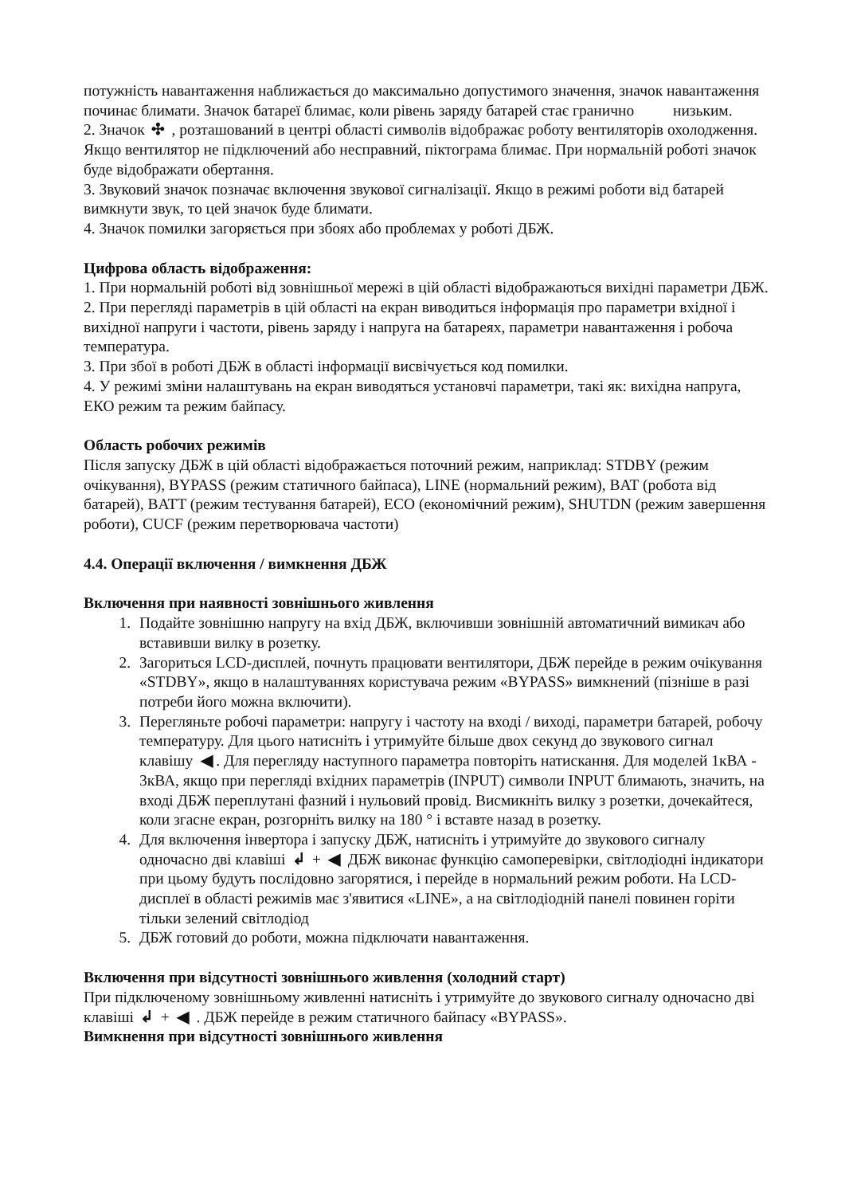потужність навантаження наближається до максимально допустимого значення, значок навантаження починає блимати. Значок батареї блимає, коли рівень заряду батарей стає гранично низьким.
2. Значок ✣ , розташований в центрі області символів відображає роботу вентиляторів охолодження. Якщо вентилятор не підключений або несправний, піктограма блимає. При нормальній роботі значок буде відображати обертання.
3. Звуковий значок позначає включення звукової сигналізації. Якщо в режимі роботи від батарей вимкнути звук, то цей значок буде блимати.
4. Значок помилки загоряється при збоях або проблемах у роботі ДБЖ.
Цифрова область відображення:
1. При нормальній роботі від зовнішньої мережі в цій області відображаються вихідні параметри ДБЖ.
2. При перегляді параметрів в цій області на екран виводиться інформація про параметри вхідної і вихідної напруги і частоти, рівень заряду і напруга на батареях, параметри навантаження і робоча температура.
3. При збої в роботі ДБЖ в області інформації висвічується код помилки.
4. У режимі зміни налаштувань на екран виводяться установчі параметри, такі як: вихідна напруга, ЕКО режим та режим байпасу.
Область робочих режимів
Після запуску ДБЖ в цій області відображається поточний режим, наприклад: STDBY (режим очікування), BYPASS (режим статичного байпаса), LINE (нормальний режим), BAT (робота від батарей), BATT (режим тестування батарей), ECO (економічний режим), SHUTDN (режим завершення роботи), CUCF (режим перетворювача частоти)
4.4. Операції включення / вимкнення ДБЖ
Включення при наявності зовнішнього живлення
1. Подайте зовнішню напругу на вхід ДБЖ, включивши зовнішній автоматичний вимикач або вставивши вилку в розетку.
2. Загориться LCD-дисплей, почнуть працювати вентилятори, ДБЖ перейде в режим очікування «STDBY», якщо в налаштуваннях користувача режим «BYPASS» вимкнений (пізніше в разі потреби його можна включити).
3. Перегляньте робочі параметри: напругу і частоту на вході / виході, параметри батарей, робочу температуру. Для цього натисніть і утримуйте більше двох секунд до звукового сигнал клавішу ◀. Для перегляду наступного параметра повторіть натискання. Для моделей 1кВА - 3кВА, якщо при перегляді вхідних параметрів (INPUT) символи INPUT блимають, значить, на вході ДБЖ переплутані фазний і нульовий провід. Висмикніть вилку з розетки, дочекайтеся, коли згасне екран, розгорніть вилку на 180 ° і вставте назад в розетку.
4. Для включення інвертора і запуску ДБЖ, натисніть і утримуйте до звукового сигналу одночасно дві клавіші ↲ + ◀ ДБЖ виконає функцію самоперевірки, світлодіодні індикатори при цьому будуть послідовно загорятися, і перейде в нормальний режим роботи. На LCD-дисплеї в області режимів має з'явитися «LINE», а на світлодіодній панелі повинен горіти тільки зелений світлодіод
5. ДБЖ готовий до роботи, можна підключати навантаження.
Включення при відсутності зовнішнього живлення (холодний старт)
При підключеному зовнішньому живленні натисніть і утримуйте до звукового сигналу одночасно дві клавіші ↲ + ◀ . ДБЖ перейде в режим статичного байпасу «BYPASS».
Вимкнення при відсутності зовнішнього живлення